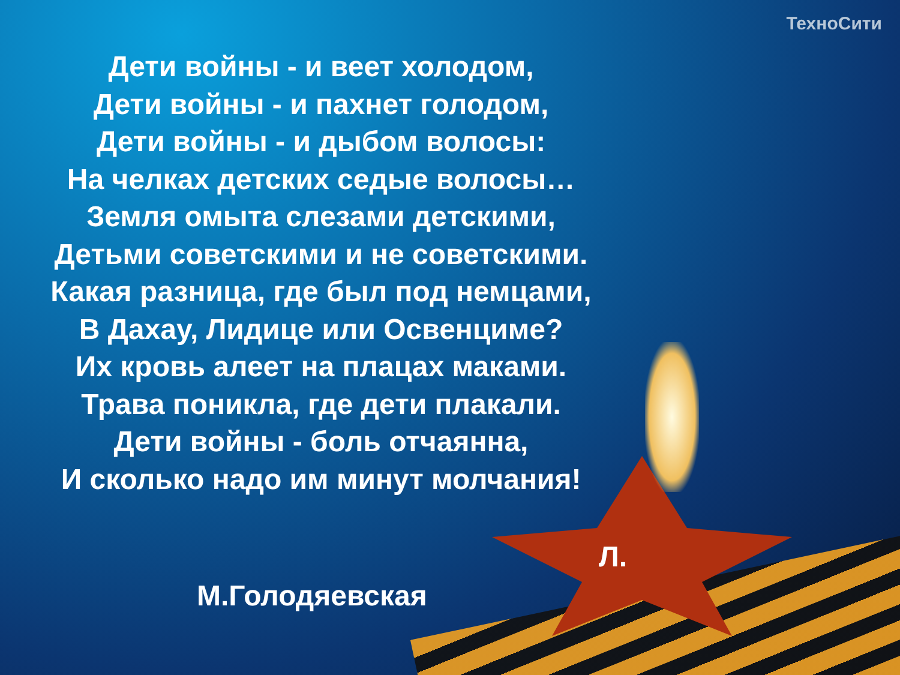ТехноСити
Дети войны - и веет холодом,
Дети войны - и пахнет голодом,
Дети войны - и дыбом волосы:
На челках детских седые волосы…
Земля омыта слезами детскими,
Детьми советскими и не советскими.
Какая разница, где был под немцами,
В Дахау, Лидице или Освенциме?
Их кровь алеет на плацах маками.
Трава поникла, где дети плакали.
Дети войны - боль отчаянна,
И сколько надо им минут молчания!
Л.
М.Голодяевская